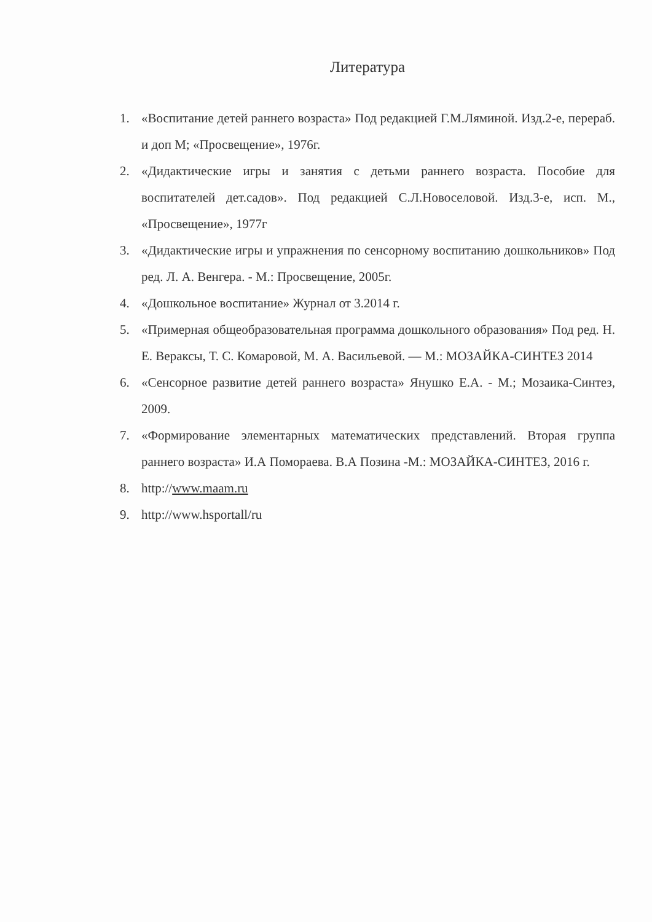Литература
1. «Воспитание детей раннего возраста» Под редакцией Г.М.Ляминой. Изд.2-е, перераб. и доп М; «Просвещение», 1976г.
2. «Дидактические игры и занятия с детьми раннего возраста. Пособие для воспитателей дет.садов». Под редакцией С.Л.Новоселовой. Изд.3-е, исп. М., «Просвещение», 1977г
3. «Дидактические игры и упражнения по сенсорному воспитанию дошкольников» Под ред. Л. А. Венгера. - М.: Просвещение, 2005г.
4. «Дошкольное воспитание» Журнал от 3.2014 г.
5. «Примерная общеобразовательная программа дошкольного образования» Под ред. Н. Е. Вераксы, Т. С. Комаровой, М. А. Васильевой. — М.: МОЗАЙКА-СИНТЕЗ 2014
6. «Сенсорное развитие детей раннего возраста» Янушко Е.А. - М.; Мозаика-Синтез, 2009.
7. «Формирование элементарных математических представлений. Вторая группа раннего возраста» И.А Помораева. В.А Позина -М.: МОЗАЙКА-СИНТЕЗ, 2016 г.
8. http://www.maam.ru
9. http://www.hsportall/ru